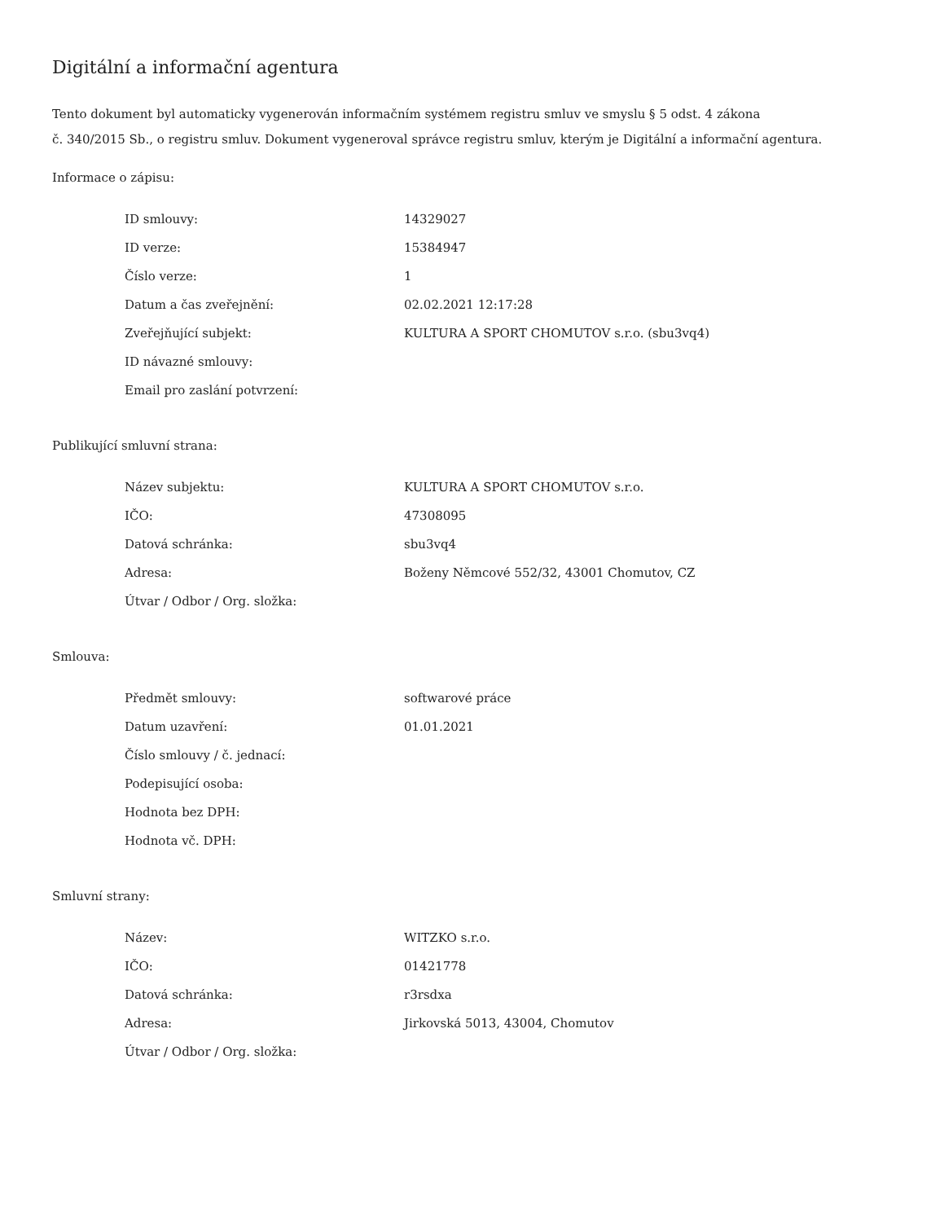Digitální a informační agentura
Tento dokument byl automaticky vygenerován informačním systémem registru smluv ve smyslu § 5 odst. 4 zákona
č. 340/2015 Sb., o registru smluv. Dokument vygeneroval správce registru smluv, kterým je Digitální a informační agentura.
Informace o zápisu:
| ID smlouvy: | 14329027 |
| ID verze: | 15384947 |
| Číslo verze: | 1 |
| Datum a čas zveřejnění: | 02.02.2021 12:17:28 |
| Zveřejňující subjekt: | KULTURA A SPORT CHOMUTOV s.r.o. (sbu3vq4) |
| ID návazné smlouvy: | |
| Email pro zaslání potvrzení: | |
Publikující smluvní strana:
| Název subjektu: | KULTURA A SPORT CHOMUTOV s.r.o. |
| IČO: | 47308095 |
| Datová schránka: | sbu3vq4 |
| Adresa: | Boženy Němcové 552/32, 43001 Chomutov, CZ |
| Útvar / Odbor / Org. složka: | |
Smlouva:
| Předmět smlouvy: | softwarové práce |
| Datum uzavření: | 01.01.2021 |
| Číslo smlouvy / č. jednací: | |
| Podepisující osoba: | |
| Hodnota bez DPH: | |
| Hodnota vč. DPH: | |
Smluvní strany:
| Název: | WITZKO s.r.o. |
| IČO: | 01421778 |
| Datová schránka: | r3rsdxa |
| Adresa: | Jirkovská 5013, 43004, Chomutov |
| Útvar / Odbor / Org. složka: | |